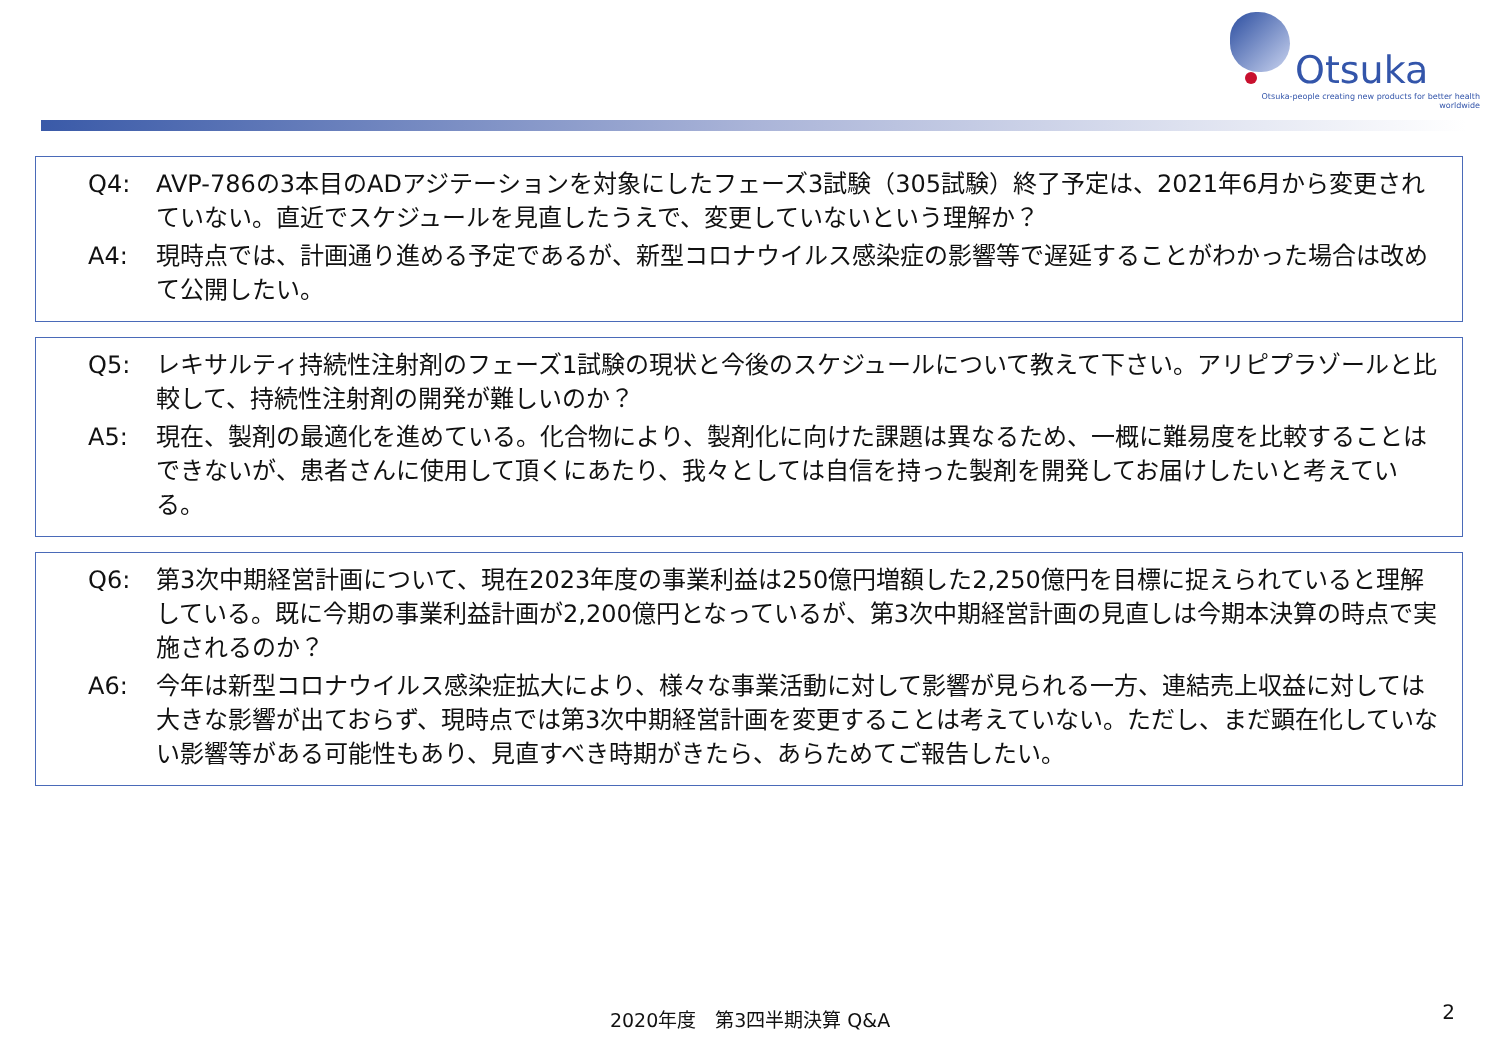Otsuka
Otsuka-people creating new products for better health worldwide
Q4: AVP-786の3本目のADアジテーションを対象にしたフェーズ3試験（305試験）終了予定は、2021年6月から変更されていない。直近でスケジュールを見直したうえで、変更していないという理解か？
A4: 現時点では、計画通り進める予定であるが、新型コロナウイルス感染症の影響等で遅延することがわかった場合は改めて公開したい。
Q5: レキサルティ持続性注射剤のフェーズ1試験の現状と今後のスケジュールについて教えて下さい。アリピプラゾールと比較して、持続性注射剤の開発が難しいのか？
A5: 現在、製剤の最適化を進めている。化合物により、製剤化に向けた課題は異なるため、一概に難易度を比較することはできないが、患者さんに使用して頂くにあたり、我々としては自信を持った製剤を開発してお届けしたいと考えている。
Q6: 第3次中期経営計画について、現在2023年度の事業利益は250億円増額した2,250億円を目標に捉えられていると理解している。既に今期の事業利益計画が2,200億円となっているが、第3次中期経営計画の見直しは今期本決算の時点で実施されるのか？
A6: 今年は新型コロナウイルス感染症拡大により、様々な事業活動に対して影響が見られる一方、連結売上収益に対しては大きな影響が出ておらず、現時点では第3次中期経営計画を変更することは考えていない。ただし、まだ顕在化していない影響等がある可能性もあり、見直すべき時期がきたら、あらためてご報告したい。
2020年度　第3四半期決算 Q&A 2